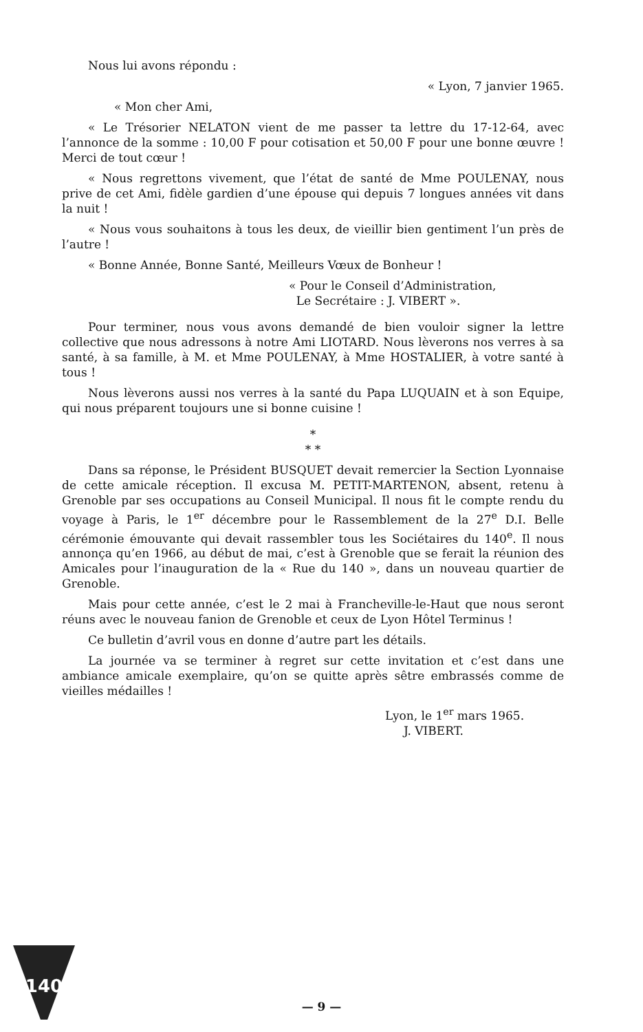Nous lui avons répondu :
« Lyon, 7 janvier 1965.
« Mon cher Ami,
« Le Trésorier NELATON vient de me passer ta lettre du 17-12-64, avec l’annonce de la somme : 10,00 F pour cotisation et 50,00 F pour une bonne œuvre ! Merci de tout cœur !
« Nous regrettons vivement, que l’état de santé de Mme POULENAY, nous prive de cet Ami, fidèle gardien d’une épouse qui depuis 7 longues années vit dans la nuit !
« Nous vous souhaitons à tous les deux, de vieillir bien gentiment l’un près de l’autre !
« Bonne Année, Bonne Santé, Meilleurs Vœux de Bonheur !
« Pour le Conseil d’Administration,
Le Secrétaire : J. VIBERT ».
Pour terminer, nous vous avons demandé de bien vouloir signer la lettre collective que nous adressons à notre Ami LIOTARD. Nous lèverons nos verres à sa santé, à sa famille, à M. et Mme POULENAY, à Mme HOSTALIER, à votre santé à tous !
Nous lèverons aussi nos verres à la santé du Papa LUQUAIN et à son Equipe, qui nous préparent toujours une si bonne cuisine !
*
* *
Dans sa réponse, le Président BUSQUET devait remercier la Section Lyonnaise de cette amicale réception. Il excusa M. PETIT-MARTENON, absent, retenu à Grenoble par ses occupations au Conseil Municipal. Il nous fit le compte rendu du voyage à Paris, le 1<sup>er</sup> décembre pour le Rassemblement de la 27<sup>e</sup> D.I. Belle cérémonie émouvante qui devait rassembler tous les Sociétaires du 140<sup>e</sup>. Il nous annonça qu’en 1966, au début de mai, c’est à Grenoble que se ferait la réunion des Amicales pour l’inauguration de la « Rue du 140 », dans un nouveau quartier de Grenoble.
Mais pour cette année, c’est le 2 mai à Francheville-le-Haut que nous seront réuns avec le nouveau fanion de Grenoble et ceux de Lyon Hôtel Terminus !
Ce bulletin d’avril vous en donne d’autre part les détails.
La journée va se terminer à regret sur cette invitation et c’est dans une ambiance amicale exemplaire, qu’on se quitte après sêtre embrassés comme de vieilles médailles !
Lyon, le 1<sup>er</sup> mars 1965.
J. VIBERT.
140
— 9 —